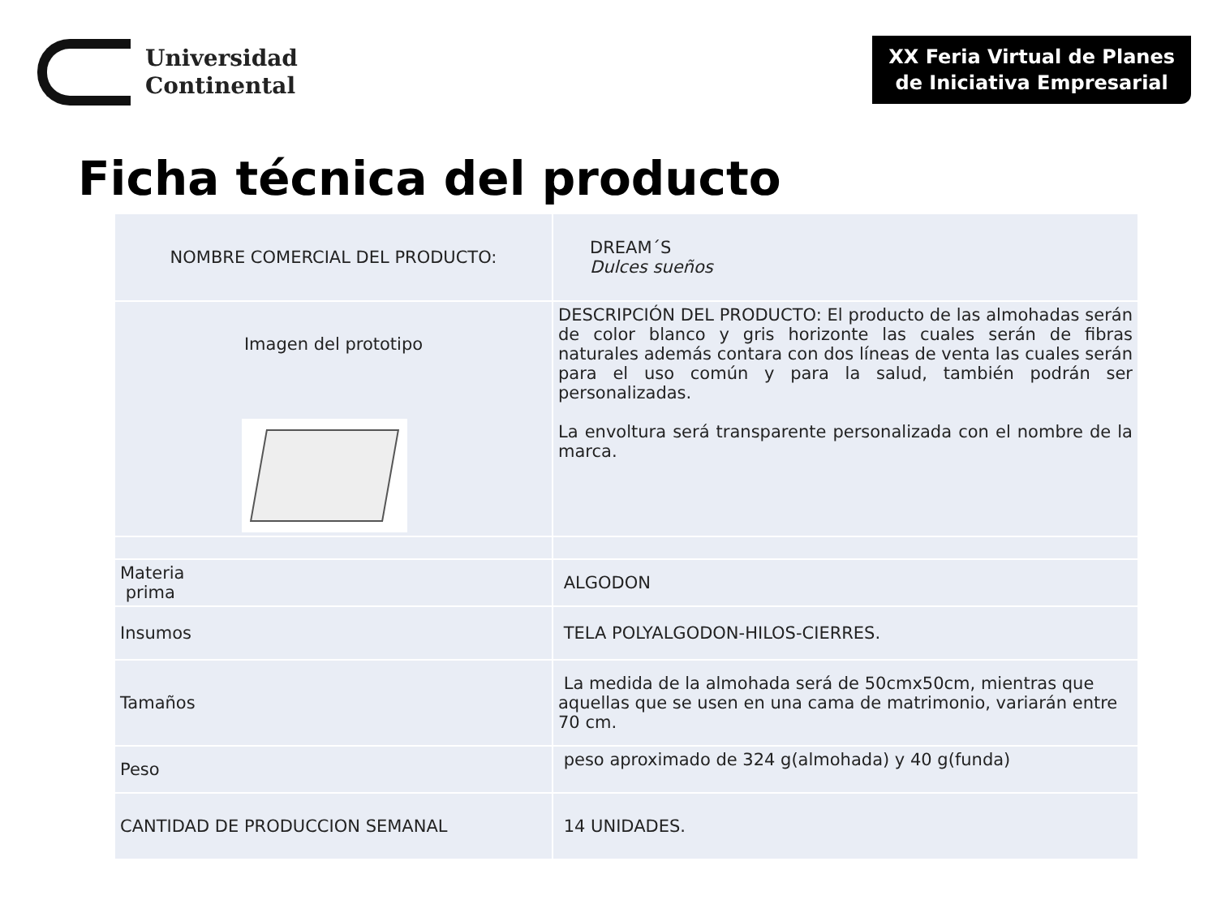Universidad
Continental
XX Feria Virtual de Planes
de Iniciativa Empresarial
Ficha técnica del producto
| NOMBRE COMERCIAL DEL PRODUCTO: | DREAM´S Dulces sueños |
| Imagen del prototipo | DESCRIPCIÓN DEL PRODUCTO: El producto de las almohadas serán de color blanco y gris horizonte las cuales serán de fibras naturales además contara con dos líneas de venta las cuales serán para el uso común y para la salud, también podrán ser personalizadas. La envoltura será transparente personalizada con el nombre de la marca. |
| Materia prima | ALGODON |
| Insumos | TELA POLYALGODON-HILOS-CIERRES. |
| Tamaños | La medida de la almohada será de 50cmx50cm, mientras que aquellas que se usen en una cama de matrimonio, variarán entre 70 cm. |
| Peso | peso aproximado de 324 g(almohada) y 40 g(funda) |
| CANTIDAD DE PRODUCCION SEMANAL | 14 UNIDADES. |